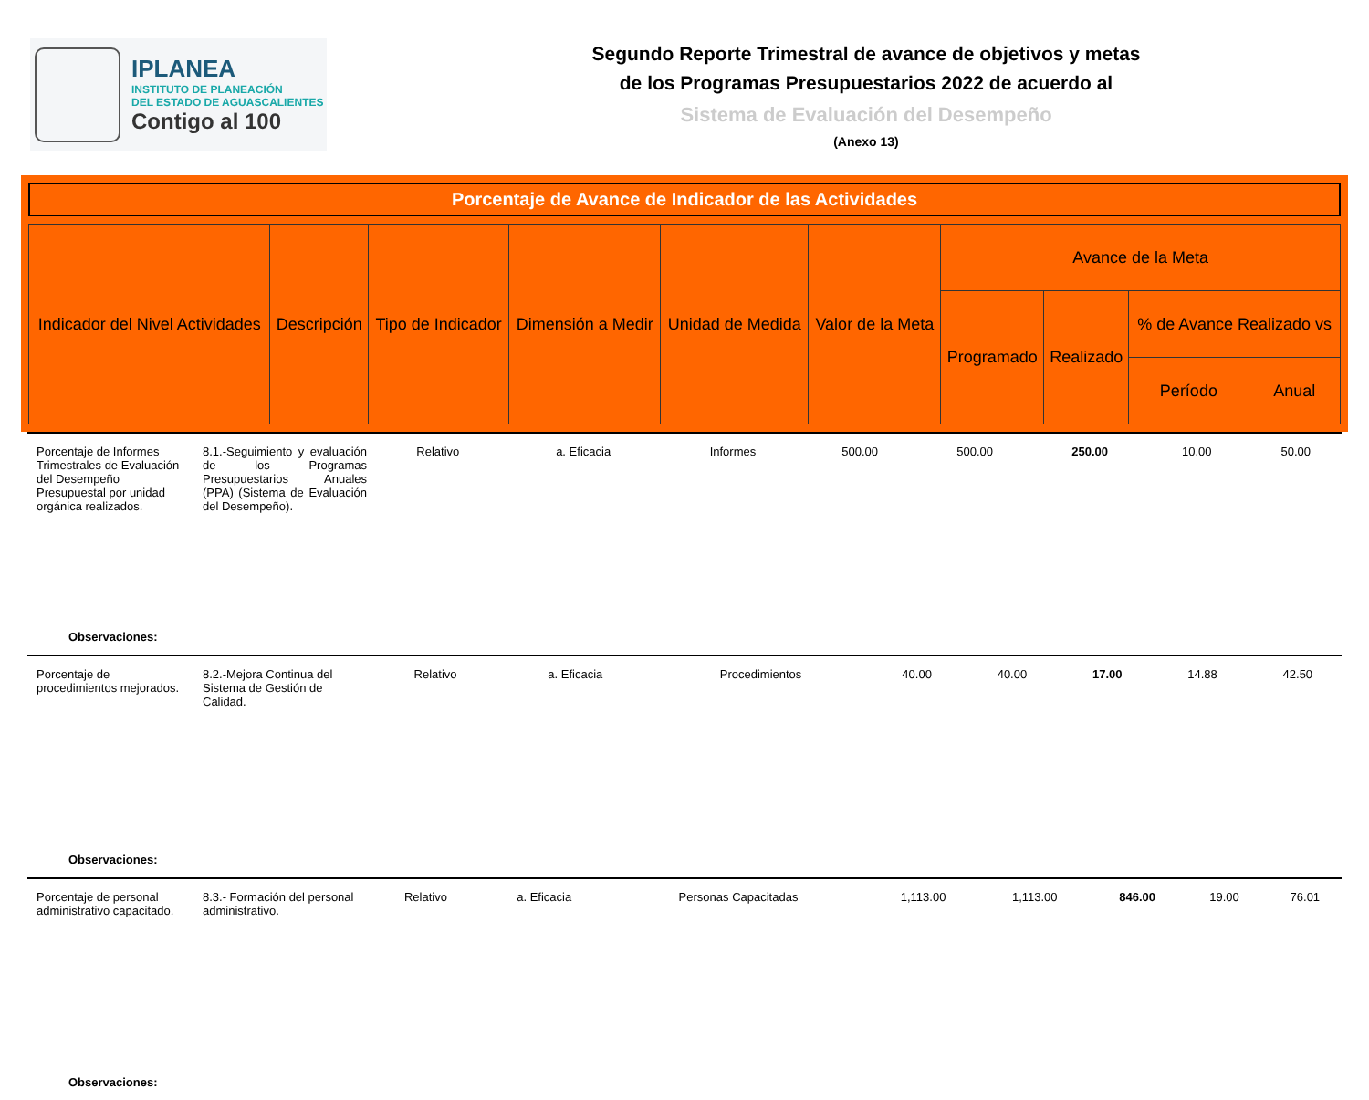IPLANEA
INSTITUTO DE PLANEACIÓN
DEL ESTADO DE AGUASCALIENTES
Contigo al 100
Segundo Reporte Trimestral de avance de objetivos y metas
de los Programas Presupuestarios 2022 de acuerdo al
Sistema de Evaluación del Desempeño
(Anexo 13)
Porcentaje de Avance de Indicador de las Actividades
| Indicador del Nivel Actividades | Descripción | Tipo de Indicador | Dimensión a Medir | Unidad de Medida | Valor de la Meta | Avance de la Meta | | | |
| --- | --- | --- | --- | --- | --- | --- | --- | --- | --- |
| | | | | | | Programado | Realizado | % de Avance Realizado vs | |
| | | | | | | | | Período | Anual |
| Porcentaje de Informes Trimestrales de Evaluación del Desempeño Presupuestal por unidad orgánica realizados. | 8.1.-Seguimiento y evaluación de los Programas Presupuestarios Anuales (PPA) (Sistema de Evaluación del Desempeño). | Relativo | a. Eficacia | Informes | 500.00 | 500.00 | 250.00 | 10.00 | 50.00 |
Observaciones:
| Porcentaje de procedimientos mejorados. | 8.2.-Mejora Continua del Sistema de Gestión de Calidad. | Relativo | a. Eficacia | Procedimientos | 40.00 | 40.00 | 17.00 | 14.88 | 42.50 |
Observaciones:
| Porcentaje de personal administrativo capacitado. | 8.3.- Formación del personal administrativo. | Relativo | a. Eficacia | Personas Capacitadas | 1,113.00 | 1,113.00 | 846.00 | 19.00 | 76.01 |
Observaciones: